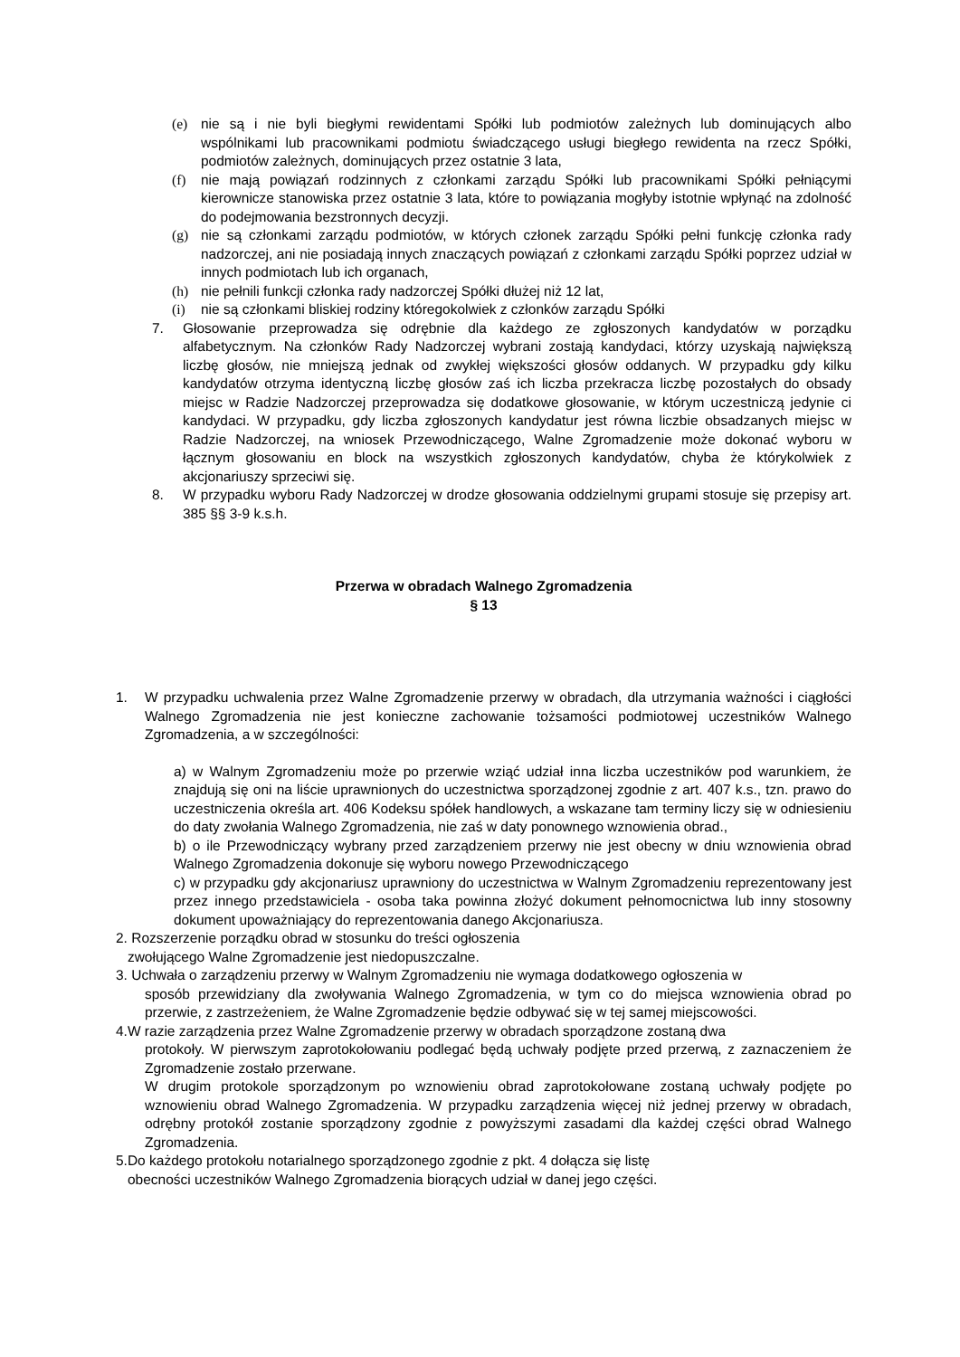(e) nie są i nie byli biegłymi rewidentami Spółki lub podmiotów zależnych lub dominujących albo wspólnikami lub pracownikami podmiotu świadczącego usługi biegłego rewidenta na rzecz Spółki, podmiotów zależnych, dominujących przez ostatnie 3 lata,
(f) nie mają powiązań rodzinnych z członkami zarządu Spółki lub pracownikami Spółki pełniącymi kierownicze stanowiska przez ostatnie 3 lata, które to powiązania mogłyby istotnie wpłynąć na zdolność do podejmowania bezstronnych decyzji.
(g) nie są członkami zarządu podmiotów, w których członek zarządu Spółki pełni funkcję członka rady nadzorczej, ani nie posiadają innych znaczących powiązań z członkami zarządu Spółki poprzez udział w innych podmiotach lub ich organach,
(h) nie pełnili funkcji członka rady nadzorczej Spółki dłużej niż 12 lat,
(i) nie są członkami bliskiej rodziny któregokolwiek z członków zarządu Spółki
7. Głosowanie przeprowadza się odrębnie dla każdego ze zgłoszonych kandydatów w porządku alfabetycznym. Na członków Rady Nadzorczej wybrani zostają kandydaci, którzy uzyskają największą liczbę głosów, nie mniejszą jednak od zwykłej większości głosów oddanych. W przypadku gdy kilku kandydatów otrzyma identyczną liczbę głosów zaś ich liczba przekracza liczbę pozostałych do obsady miejsc w Radzie Nadzorczej przeprowadza się dodatkowe głosowanie, w którym uczestniczą jedynie ci kandydaci. W przypadku, gdy liczba zgłoszonych kandydatur jest równa liczbie obsadzanych miejsc w Radzie Nadzorczej, na wniosek Przewodniczącego, Walne Zgromadzenie może dokonać wyboru w łącznym głosowaniu en block na wszystkich zgłoszonych kandydatów, chyba że którykolwiek z akcjonariuszy sprzeciwi się.
8. W przypadku wyboru Rady Nadzorczej w drodze głosowania oddzielnymi grupami stosuje się przepisy art. 385 §§ 3-9 k.s.h.
Przerwa w obradach Walnego Zgromadzenia
§ 13
1. W przypadku uchwalenia przez Walne Zgromadzenie przerwy w obradach, dla utrzymania ważności i ciągłości Walnego Zgromadzenia nie jest konieczne zachowanie tożsamości podmiotowej uczestników Walnego Zgromadzenia, a w szczególności:
a) w Walnym Zgromadzeniu może po przerwie wziąć udział inna liczba uczestników pod warunkiem, że znajdują się oni na liście uprawnionych do uczestnictwa sporządzonej zgodnie z art. 407 k.s., tzn. prawo do uczestniczenia określa art. 406 Kodeksu spółek handlowych, a wskazane tam terminy liczy się w odniesieniu do daty zwołania Walnego Zgromadzenia, nie zaś w daty ponownego wznowienia obrad.,
b) o ile Przewodniczący wybrany przed zarządzeniem przerwy nie jest obecny w dniu wznowienia obrad Walnego Zgromadzenia dokonuje się wyboru nowego Przewodniczącego
c) w przypadku gdy akcjonariusz uprawniony do uczestnictwa w Walnym Zgromadzeniu reprezentowany jest przez innego przedstawiciela - osoba taka powinna złożyć dokument pełnomocnictwa lub inny stosowny dokument upoważniający do reprezentowania danego Akcjonariusza.
2. Rozszerzenie porządku obrad w stosunku do treści ogłoszenia
zwołującego Walne Zgromadzenie jest niedopuszczalne.
3. Uchwała o zarządzeniu przerwy w Walnym Zgromadzeniu nie wymaga dodatkowego ogłoszenia w
sposób przewidziany dla zwoływania Walnego Zgromadzenia, w tym co do miejsca wznowienia obrad po przerwie, z zastrzeżeniem, że Walne Zgromadzenie będzie odbywać się w tej samej miejscowości.
4.W razie zarządzenia przez Walne Zgromadzenie przerwy w obradach sporządzone zostaną dwa
protokoły. W pierwszym zaprotokołowaniu podlegać będą uchwały podjęte przed przerwą, z zaznaczeniem że Zgromadzenie zostało przerwane.
W drugim protokole sporządzonym po wznowieniu obrad zaprotokołowane zostaną uchwały podjęte po wznowieniu obrad Walnego Zgromadzenia. W przypadku zarządzenia więcej niż jednej przerwy w obradach, odrębny protokół zostanie sporządzony zgodnie z powyższymi zasadami dla każdej części obrad Walnego Zgromadzenia.
5.Do każdego protokołu notarialnego sporządzonego zgodnie z pkt. 4 dołącza się listę
obecności uczestników Walnego Zgromadzenia biorących udział w danej jego części.